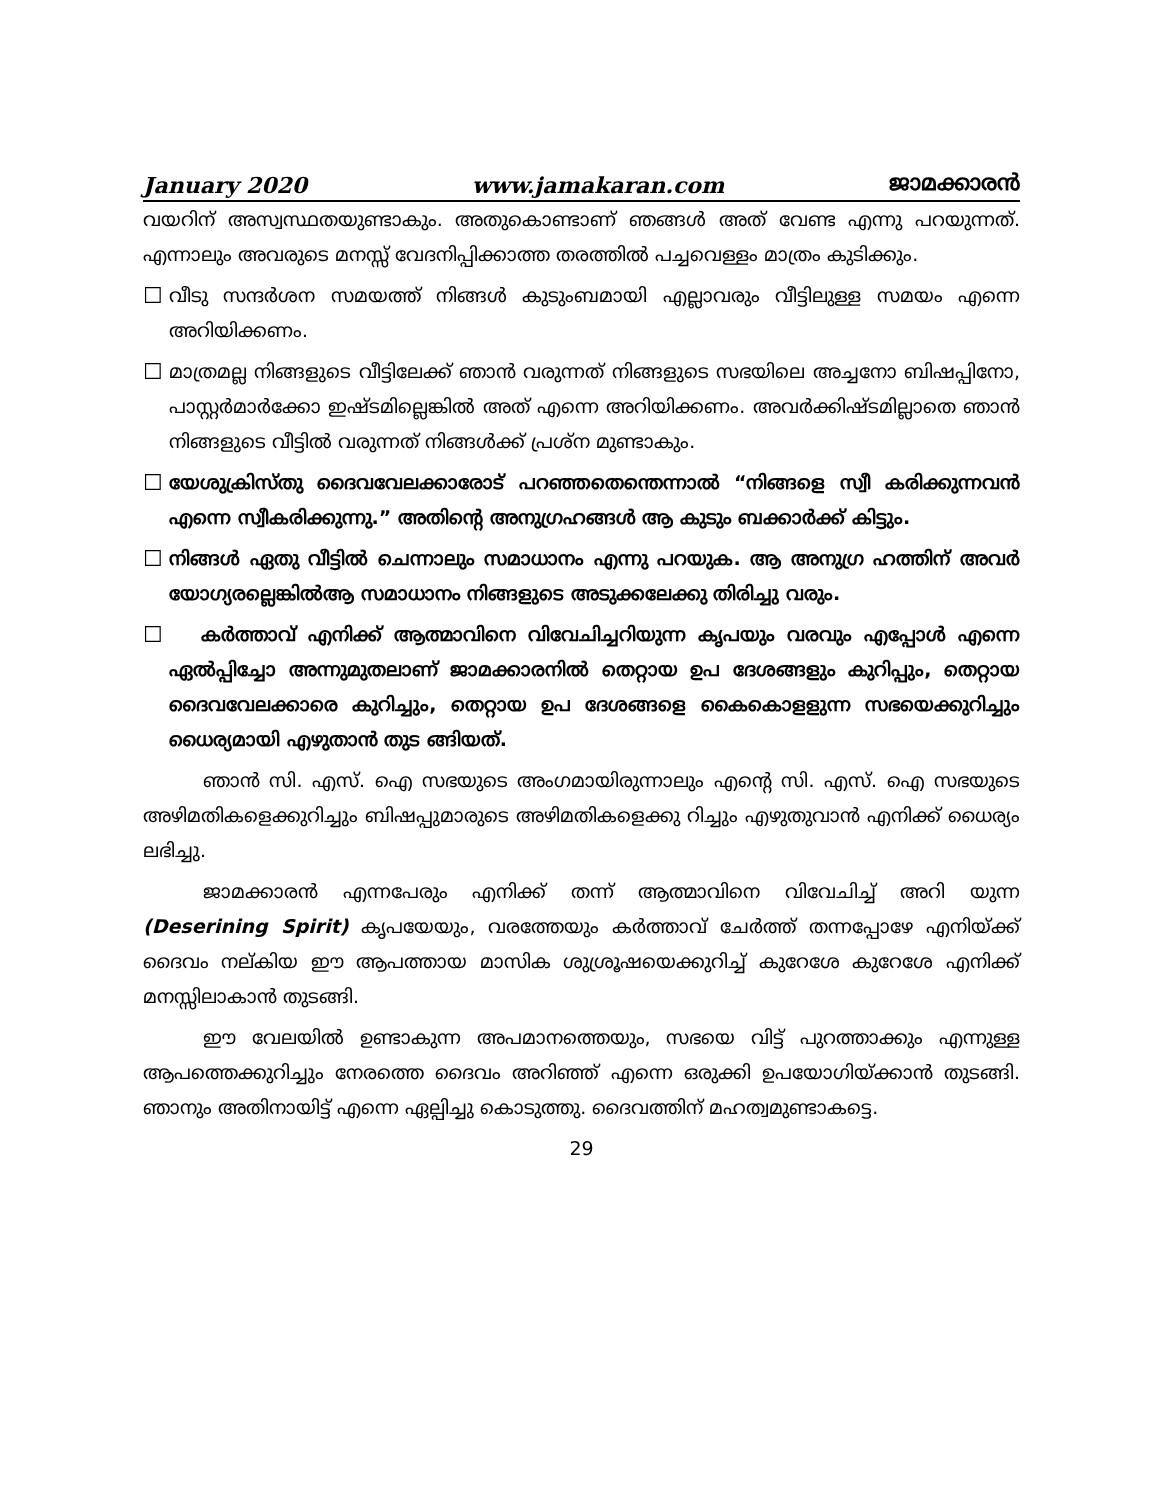January 2020 www.jamakaran.com ജാമക്കാരൻ
വയറിന് അസ്വസ്ഥതയുണ്ടാകും. അതുകൊണ്ടാണ് ഞങ്ങൾ അത് വേണ്ട എന്നു പറയുന്നത്. എന്നാലും അവരുടെ മനസ്സ് വേദനിപ്പിക്കാത്ത തരത്തിൽ പച്ചവെള്ളം മാത്രം കുടിക്കും.
☐
വീടു സന്ദർശന സമയത്ത് നിങ്ങൾ കുടുംബമായി എല്ലാവരും വീട്ടിലുള്ള സമയം എന്നെ അറിയിക്കണം.
☐
മാത്രമല്ല നിങ്ങളുടെ വീട്ടിലേക്ക് ഞാൻ വരുന്നത് നിങ്ങളുടെ സഭയിലെ അച്ചനോ ബിഷപ്പിനോ, പാസ്റ്റർമാർക്കോ ഇഷ്ടമില്ലെങ്കിൽ അത് എന്നെ അറിയിക്കണം. അവർക്കിഷ്ടമില്ലാതെ ഞാൻ നിങ്ങളുടെ വീട്ടിൽ വരുന്നത് നിങ്ങൾക്ക് പ്രശ്ന മുണ്ടാകും.
☐
യേശുക്രിസ്തു ദൈവവേലക്കാരോട് പറഞ്ഞതെന്തെന്നാൽ “നിങ്ങളെ സ്വീ കരിക്കുന്നവൻ എന്നെ സ്വീകരിക്കുന്നു.” അതിന്റെ അനുഗ്രഹങ്ങൾ ആ കുടും ബക്കാർക്ക് കിട്ടും.
☐
നിങ്ങൾ ഏതു വീട്ടിൽ ചെന്നാലും സമാധാനം എന്നു പറയുക. ആ അനുഗ്ര ഹത്തിന് അവർ യോഗ്യരല്ലെങ്കിൽആ സമാധാനം നിങ്ങളുടെ അടുക്കലേക്കു തിരിച്ചു വരും.
☐
കർത്താവ് എനിക്ക് ആത്മാവിനെ വിവേചിച്ചറിയുന്ന കൃപയും വരവും എപ്പോൾ എന്നെ ഏൽപ്പിച്ചോ അന്നുമുതലാണ് ജാമക്കാരനിൽ തെറ്റായ ഉപ ദേശങ്ങളും കുറിപ്പും, തെറ്റായ ദൈവവേലക്കാരെ കുറിച്ചും, തെറ്റായ ഉപ ദേശങ്ങളെ കൈകൊളളുന്ന സഭയെക്കുറിച്ചും ധൈര്യമായി എഴുതാൻ തുട ങ്ങിയത്.
ഞാൻ സി. എസ്. ഐ സഭയുടെ അംഗമായിരുന്നാലും എന്റെ സി. എസ്. ഐ സഭയുടെ അഴിമതികളെക്കുറിച്ചും ബിഷപ്പുമാരുടെ അഴിമതികളെക്കു റിച്ചും എഴുതുവാൻ എനിക്ക് ധൈര്യം ലഭിച്ചു.
ജാമക്കാരൻ എന്നപേരും എനിക്ക് തന്ന് ആത്മാവിനെ വിവേചിച്ച് അറി യുന്ന (Deserining Spirit) കൃപയേയും, വരത്തേയും കർത്താവ് ചേർത്ത് തന്നപ്പോഴേ എനിയ്ക്ക് ദൈവം നല്കിയ ഈ ആപത്തായ മാസിക ശുശ്രൂഷയെക്കുറിച്ച് കുറേശേ കുറേശേ എനിക്ക് മനസ്സിലാകാൻ തുടങ്ങി.
ഈ വേലയിൽ ഉണ്ടാകുന്ന അപമാനത്തെയും, സഭയെ വിട്ട് പുറത്താക്കും എന്നുള്ള ആപത്തെക്കുറിച്ചും നേരത്തെ ദൈവം അറിഞ്ഞ് എന്നെ ഒരുക്കി ഉപയോഗിയ്ക്കാൻ തുടങ്ങി. ഞാനും അതിനായിട്ട് എന്നെ ഏല്പിച്ചു കൊടുത്തു. ദൈവത്തിന് മഹത്വമുണ്ടാകട്ടെ.
29